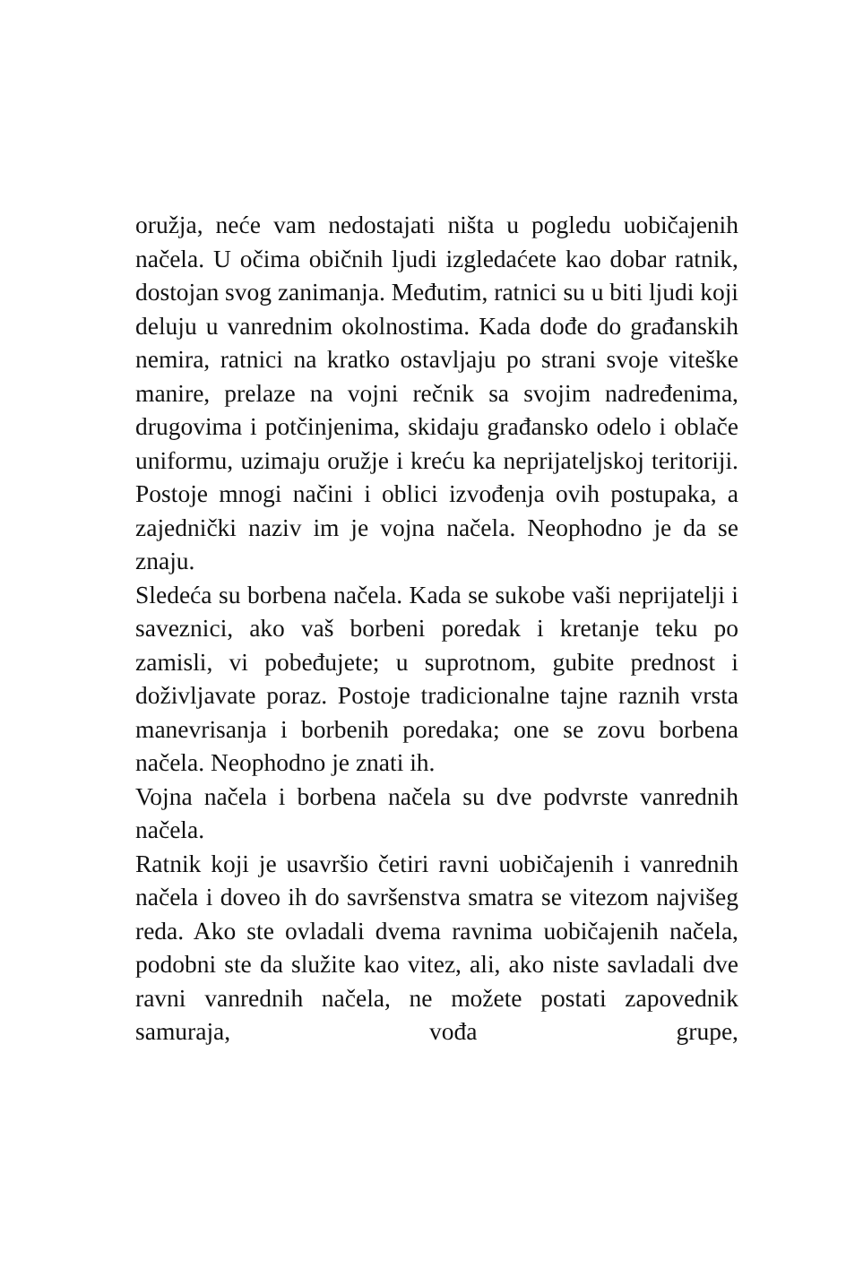oružja, neće vam nedostajati ništa u pogledu uobičajenih načela. U očima običnih ljudi izgledaćete kao dobar ratnik, dostojan svog zanimanja. Međutim, ratnici su u biti ljudi koji deluju u vanrednim okolnostima. Kada dođe do građanskih nemira, ratnici na kratko ostavljaju po strani svoje viteške manire, prelaze na vojni rečnik sa svojim nadređenima, drugovima i potčinjenima, skidaju građansko odelo i oblače uniformu, uzimaju oružje i kreću ka neprijateljskoj teritoriji. Postoje mnogi načini i oblici izvođenja ovih postupaka, a zajednički naziv im je vojna načela. Neophodno je da se znaju.
Sledeća su borbena načela. Kada se sukobe vaši neprijatelji i saveznici, ako vaš borbeni poredak i kretanje teku po zamisli, vi pobeđujete; u suprotnom, gubite prednost i doživljavate poraz. Postoje tradicionalne tajne raznih vrsta manevrisanja i borbenih poredaka; one se zovu borbena načela. Neophodno je znati ih.
Vojna načela i borbena načela su dve podvrste vanrednih načela.
Ratnik koji je usavršio četiri ravni uobičajenih i vanrednih načela i doveo ih do savršenstva smatra se vitezom najvišeg reda. Ako ste ovladali dvema ravnima uobičajenih načela, podobni ste da služite kao vitez, ali, ako niste savladali dve ravni vanrednih načela, ne možete postati zapovednik samuraja, vođa grupe,